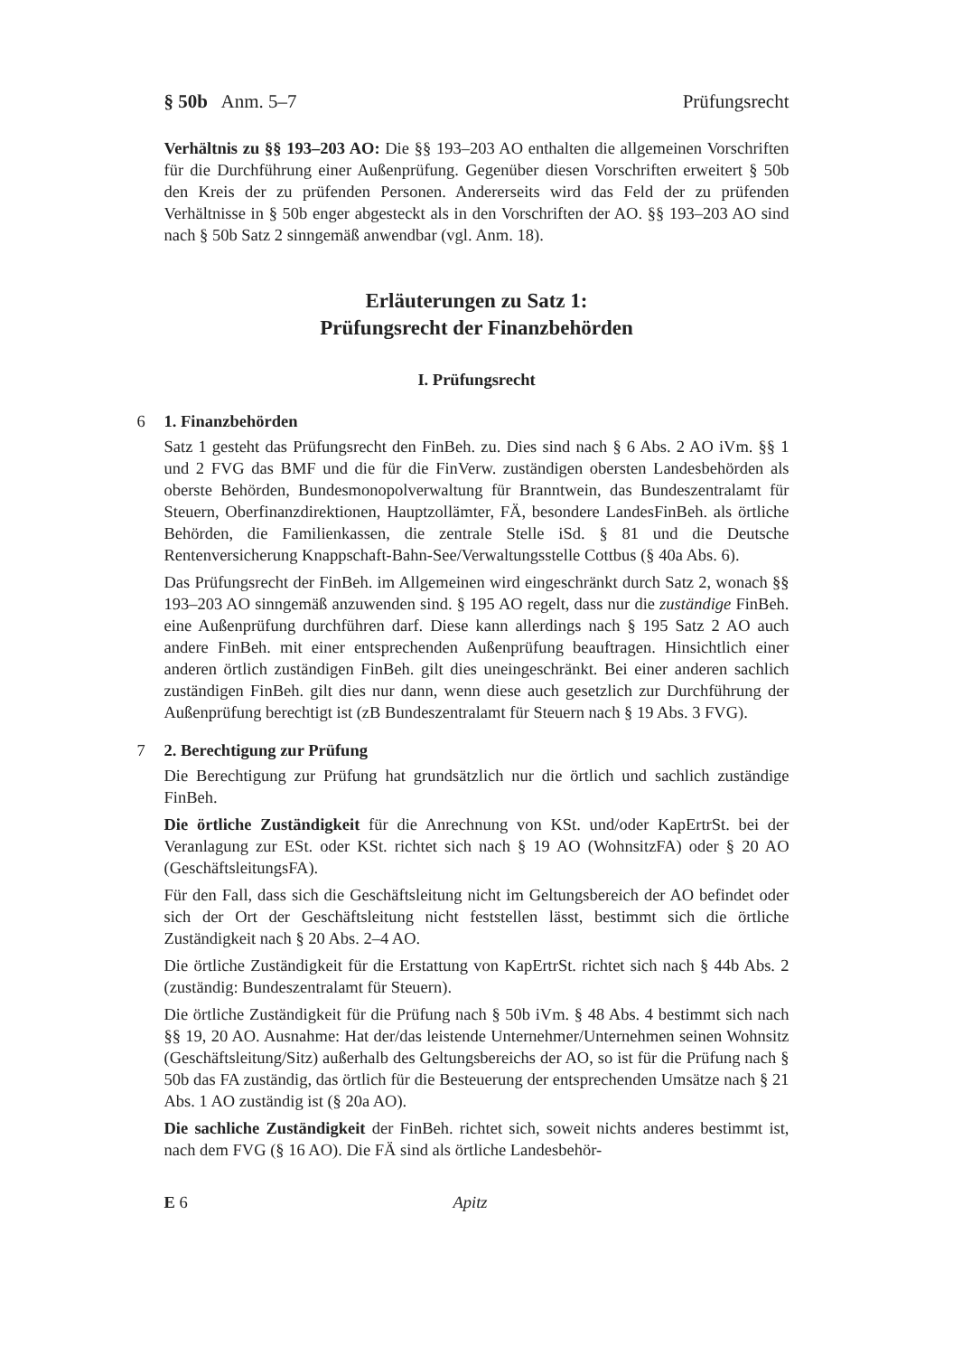§ 50b Anm. 5–7 Prüfungsrecht
Verhältnis zu §§ 193–203 AO: Die §§ 193–203 AO enthalten die allgemeinen Vorschriften für die Durchführung einer Außenprüfung. Gegenüber diesen Vorschriften erweitert § 50b den Kreis der zu prüfenden Personen. Andererseits wird das Feld der zu prüfenden Verhältnisse in § 50b enger abgesteckt als in den Vorschriften der AO. §§ 193–203 AO sind nach § 50b Satz 2 sinngemäß anwendbar (vgl. Anm. 18).
Erläuterungen zu Satz 1:
Prüfungsrecht der Finanzbehörden
I. Prüfungsrecht
6 1. Finanzbehörden
Satz 1 gesteht das Prüfungsrecht den FinBeh. zu. Dies sind nach § 6 Abs. 2 AO iVm. §§ 1 und 2 FVG das BMF und die für die FinVerw. zuständigen obersten Landesbehörden als oberste Behörden, Bundesmonopolverwaltung für Branntwein, das Bundeszentralamt für Steuern, Oberfinanzdirektionen, Hauptzollämter, FÄ, besondere LandesFinBeh. als örtliche Behörden, die Familienkassen, die zentrale Stelle iSd. § 81 und die Deutsche Rentenversicherung Knappschaft-Bahn-See/Verwaltungsstelle Cottbus (§ 40a Abs. 6).
Das Prüfungsrecht der FinBeh. im Allgemeinen wird eingeschränkt durch Satz 2, wonach §§ 193–203 AO sinngemäß anzuwenden sind. § 195 AO regelt, dass nur die zuständige FinBeh. eine Außenprüfung durchführen darf. Diese kann allerdings nach § 195 Satz 2 AO auch andere FinBeh. mit einer entsprechenden Außenprüfung beauftragen. Hinsichtlich einer anderen örtlich zuständigen FinBeh. gilt dies uneingeschränkt. Bei einer anderen sachlich zuständigen FinBeh. gilt dies nur dann, wenn diese auch gesetzlich zur Durchführung der Außenprüfung berechtigt ist (zB Bundeszentralamt für Steuern nach § 19 Abs. 3 FVG).
7 2. Berechtigung zur Prüfung
Die Berechtigung zur Prüfung hat grundsätzlich nur die örtlich und sachlich zuständige FinBeh.
Die örtliche Zuständigkeit für die Anrechnung von KSt. und/oder KapErtrSt. bei der Veranlagung zur ESt. oder KSt. richtet sich nach § 19 AO (WohnsitzFA) oder § 20 AO (GeschäftsleitungsFA).
Für den Fall, dass sich die Geschäftsleitung nicht im Geltungsbereich der AO befindet oder sich der Ort der Geschäftsleitung nicht feststellen lässt, bestimmt sich die örtliche Zuständigkeit nach § 20 Abs. 2–4 AO.
Die örtliche Zuständigkeit für die Erstattung von KapErtrSt. richtet sich nach § 44b Abs. 2 (zuständig: Bundeszentralamt für Steuern).
Die örtliche Zuständigkeit für die Prüfung nach § 50b iVm. § 48 Abs. 4 bestimmt sich nach §§ 19, 20 AO. Ausnahme: Hat der/das leistende Unternehmer/Unternehmen seinen Wohnsitz (Geschäftsleitung/Sitz) außerhalb des Geltungsbereichs der AO, so ist für die Prüfung nach § 50b das FA zuständig, das örtlich für die Besteuerung der entsprechenden Umsätze nach § 21 Abs. 1 AO zuständig ist (§ 20a AO).
Die sachliche Zuständigkeit der FinBeh. richtet sich, soweit nichts anderes bestimmt ist, nach dem FVG (§ 16 AO). Die FÄ sind als örtliche Landesbehör-
E 6 Apitz